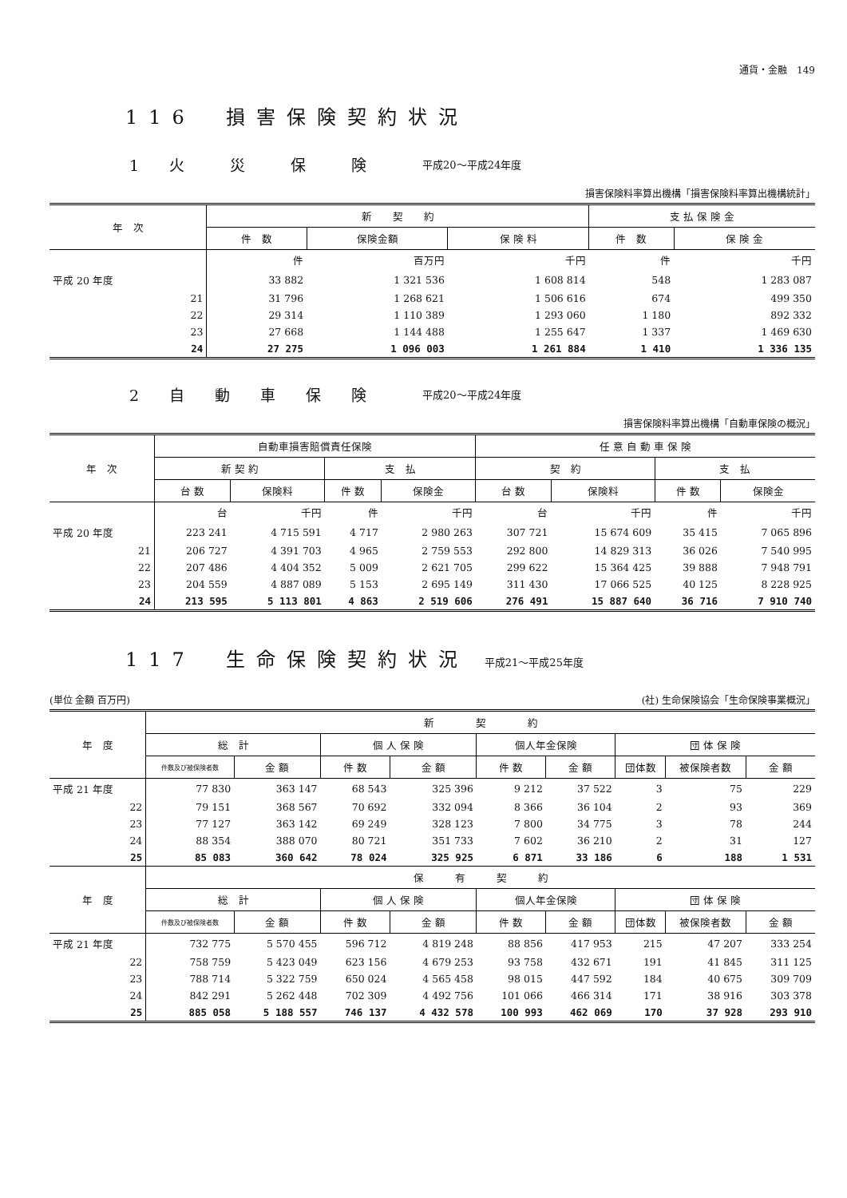通貨・金融　149
116　損害保険契約状況
1　　火　　　災　　　保　　　険 平成20～平成24年度
損害保険料率算出機構「損害保険料率算出機構統計」
| 年 次 | 新 契 約 | | | 支 払 保 険 金 | |
| --- | --- | --- | --- | --- | --- |
| | 件 数 | 保険金額 | 保 険 料 | 件 数 | 保 険 金 |
| | 件 | 百万円 | 千円 | 件 | 千円 |
| 平成 20 年度 | 33 882 | 1 321 536 | 1 608 814 | 548 | 1 283 087 |
| 21 | 31 796 | 1 268 621 | 1 506 616 | 674 | 499 350 |
| 22 | 29 314 | 1 110 389 | 1 293 060 | 1 180 | 892 332 |
| 23 | 27 668 | 1 144 488 | 1 255 647 | 1 337 | 1 469 630 |
| 24 | 27 275 | 1 096 003 | 1 261 884 | 1 410 | 1 336 135 |
2　　自　　動　　車　　保　　険 平成20～平成24年度
損害保険料率算出機構「自動車保険の概況」
| 年 次 | 自動車損害賠償責任保険 | | | | 任 意 自 動 車 保 険 | | | |
| --- | --- | --- | --- | --- | --- | --- | --- | --- |
| | 新 契 約 | | 支 払 | | 契 約 | | 支 払 | |
| | 台 数 | 保険料 | 件 数 | 保険金 | 台 数 | 保険料 | 件 数 | 保険金 |
| | 台 | 千円 | 件 | 千円 | 台 | 千円 | 件 | 千円 |
| 平成 20 年度 | 223 241 | 4 715 591 | 4 717 | 2 980 263 | 307 721 | 15 674 609 | 35 415 | 7 065 896 |
| 21 | 206 727 | 4 391 703 | 4 965 | 2 759 553 | 292 800 | 14 829 313 | 36 026 | 7 540 995 |
| 22 | 207 486 | 4 404 352 | 5 009 | 2 621 705 | 299 622 | 15 364 425 | 39 888 | 7 948 791 |
| 23 | 204 559 | 4 887 089 | 5 153 | 2 695 149 | 311 430 | 17 066 525 | 40 125 | 8 228 925 |
| 24 | 213 595 | 5 113 801 | 4 863 | 2 519 606 | 276 491 | 15 887 640 | 36 716 | 7 910 740 |
117　生命保険契約状況 平成21～平成25年度
(単位 金額 百万円) (社) 生命保険協会「生命保険事業概況」
| 年 度 | 新 契 約 | | | | | | | | |
| --- | --- | --- | --- | --- | --- | --- | --- | --- | --- |
| | 総 計 | | 個 人 保 険 | | 個人年金保険 | | 団 体 保 険 | | |
| | 件数及び被保険者数 | 金 額 | 件 数 | 金 額 | 件 数 | 金 額 | 団体数 | 被保険者数 | 金 額 |
| 平成 21 年度 | 77 830 | 363 147 | 68 543 | 325 396 | 9 212 | 37 522 | 3 | 75 | 229 |
| 22 | 79 151 | 368 567 | 70 692 | 332 094 | 8 366 | 36 104 | 2 | 93 | 369 |
| 23 | 77 127 | 363 142 | 69 249 | 328 123 | 7 800 | 34 775 | 3 | 78 | 244 |
| 24 | 88 354 | 388 070 | 80 721 | 351 733 | 7 602 | 36 210 | 2 | 31 | 127 |
| 25 | 85 083 | 360 642 | 78 024 | 325 925 | 6 871 | 33 186 | 6 | 188 | 1 531 |
| 年 度 | 保 有 契 約 | | | | | | | | |
| | 総 計 | | 個 人 保 険 | | 個人年金保険 | | 団 体 保 険 | | |
| | 件数及び被保険者数 | 金 額 | 件 数 | 金 額 | 件 数 | 金 額 | 団体数 | 被保険者数 | 金 額 |
| 平成 21 年度 | 732 775 | 5 570 455 | 596 712 | 4 819 248 | 88 856 | 417 953 | 215 | 47 207 | 333 254 |
| 22 | 758 759 | 5 423 049 | 623 156 | 4 679 253 | 93 758 | 432 671 | 191 | 41 845 | 311 125 |
| 23 | 788 714 | 5 322 759 | 650 024 | 4 565 458 | 98 015 | 447 592 | 184 | 40 675 | 309 709 |
| 24 | 842 291 | 5 262 448 | 702 309 | 4 492 756 | 101 066 | 466 314 | 171 | 38 916 | 303 378 |
| 25 | 885 058 | 5 188 557 | 746 137 | 4 432 578 | 100 993 | 462 069 | 170 | 37 928 | 293 910 |